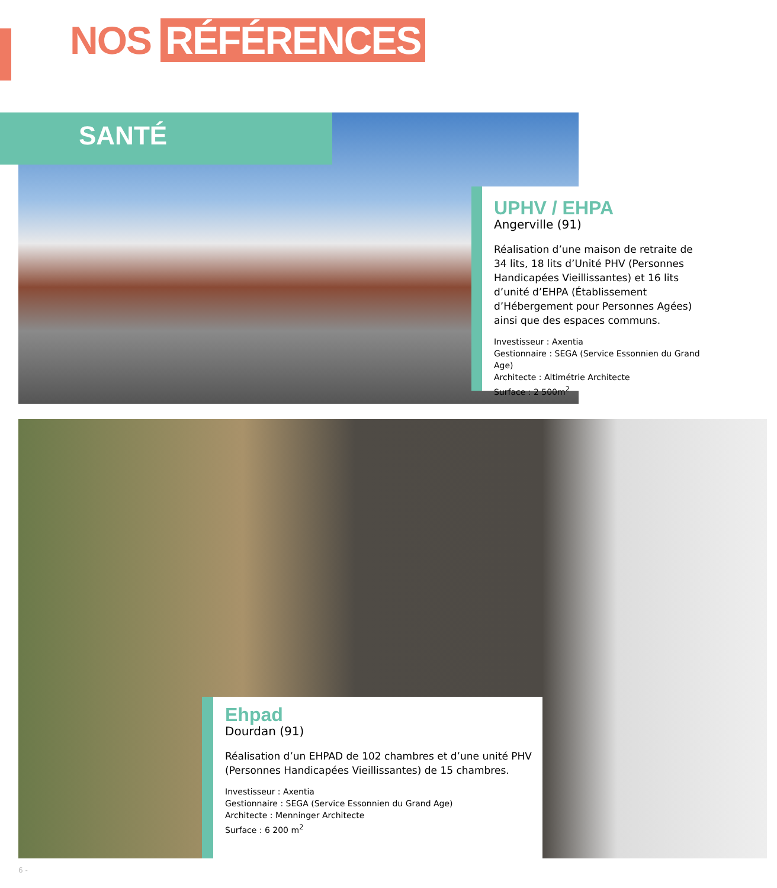NOS RÉFÉRENCES
SANTÉ
UPHV / EHPA
Angerville (91)
Réalisation d’une maison de retraite de 34 lits, 18 lits d’Unité PHV (Personnes Handicapées Vieillissantes) et 16 lits d’unité d’EHPA (Établissement d’Hébergement pour Personnes Agées) ainsi que des espaces communs.
Investisseur : Axentia
Gestionnaire : SEGA (Service Essonnien du Grand Age)
Architecte : Altimétrie Architecte
Surface : 2 500m<sup>2</sup>
Ehpad
Dourdan (91)
Réalisation d’un EHPAD de 102 chambres et d’une unité PHV (Personnes Handicapées Vieillissantes) de 15 chambres.
Investisseur : Axentia
Gestionnaire : SEGA (Service Essonnien du Grand Age)
Architecte : Menninger Architecte
Surface : 6 200 m<sup>2</sup>
6 -